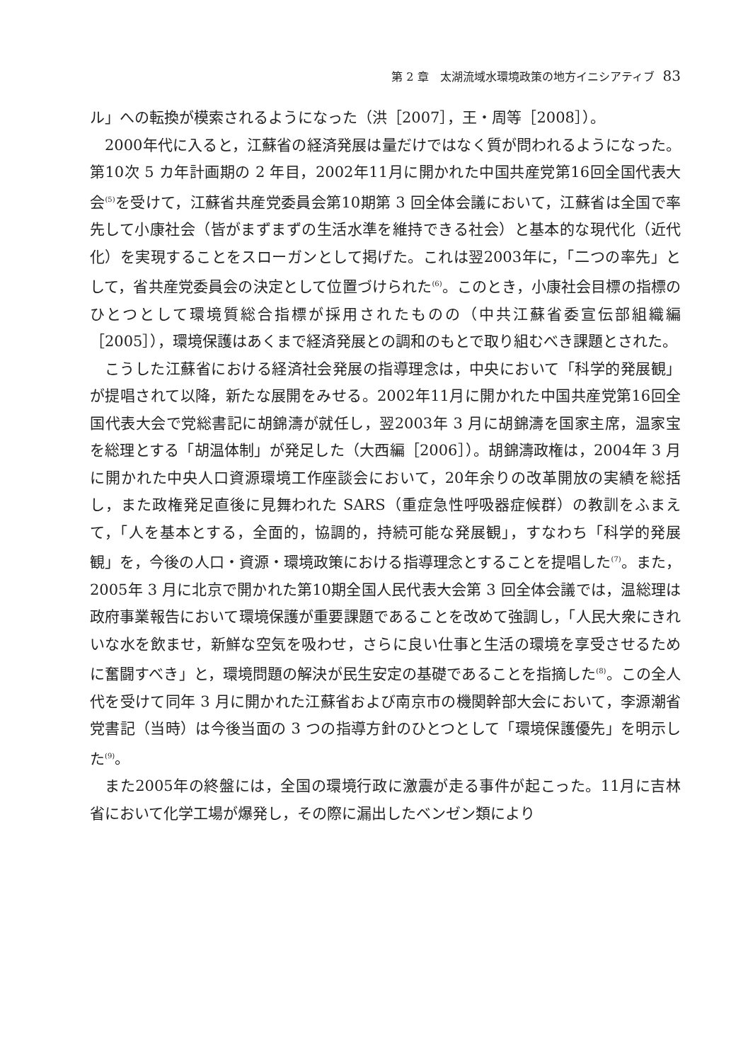第 2 章　太湖流域水環境政策の地方イニシアティブ 83
ル」への転換が模索されるようになった（洪［2007］，王・周等［2008］）。
2000年代に入ると，江蘇省の経済発展は量だけではなく質が問われるようになった。第10次 5 カ年計画期の 2 年目，2002年11月に開かれた中国共産党第16回全国代表大会<sup>(5)</sup>を受けて，江蘇省共産党委員会第10期第 3 回全体会議において，江蘇省は全国で率先して小康社会（皆がまずまずの生活水準を維持できる社会）と基本的な現代化（近代化）を実現することをスローガンとして掲げた。これは翌2003年に，「二つの率先」として，省共産党委員会の決定として位置づけられた<sup>(6)</sup>。このとき，小康社会目標の指標のひとつとして環境質総合指標が採用されたものの（中共江蘇省委宣伝部組織編［2005］），環境保護はあくまで経済発展との調和のもとで取り組むべき課題とされた。
こうした江蘇省における経済社会発展の指導理念は，中央において「科学的発展観」が提唱されて以降，新たな展開をみせる。2002年11月に開かれた中国共産党第16回全国代表大会で党総書記に胡錦濤が就任し，翌2003年 3 月に胡錦濤を国家主席，温家宝を総理とする「胡温体制」が発足した（大西編［2006］）。胡錦濤政権は，2004年 3 月に開かれた中央人口資源環境工作座談会において，20年余りの改革開放の実績を総括し，また政権発足直後に見舞われた SARS（重症急性呼吸器症候群）の教訓をふまえて，「人を基本とする，全面的，協調的，持続可能な発展観」，すなわち「科学的発展観」を，今後の人口・資源・環境政策における指導理念とすることを提唱した<sup>(7)</sup>。また，2005年 3 月に北京で開かれた第10期全国人民代表大会第 3 回全体会議では，温総理は政府事業報告において環境保護が重要課題であることを改めて強調し，「人民大衆にきれいな水を飲ませ，新鮮な空気を吸わせ，さらに良い仕事と生活の環境を享受させるために奮闘すべき」と，環境問題の解決が民生安定の基礎であることを指摘した<sup>(8)</sup>。この全人代を受けて同年 3 月に開かれた江蘇省および南京市の機関幹部大会において，李源潮省党書記（当時）は今後当面の 3 つの指導方針のひとつとして「環境保護優先」を明示した<sup>(9)</sup>。
また2005年の終盤には，全国の環境行政に激震が走る事件が起こった。11月に吉林省において化学工場が爆発し，その際に漏出したベンゼン類により